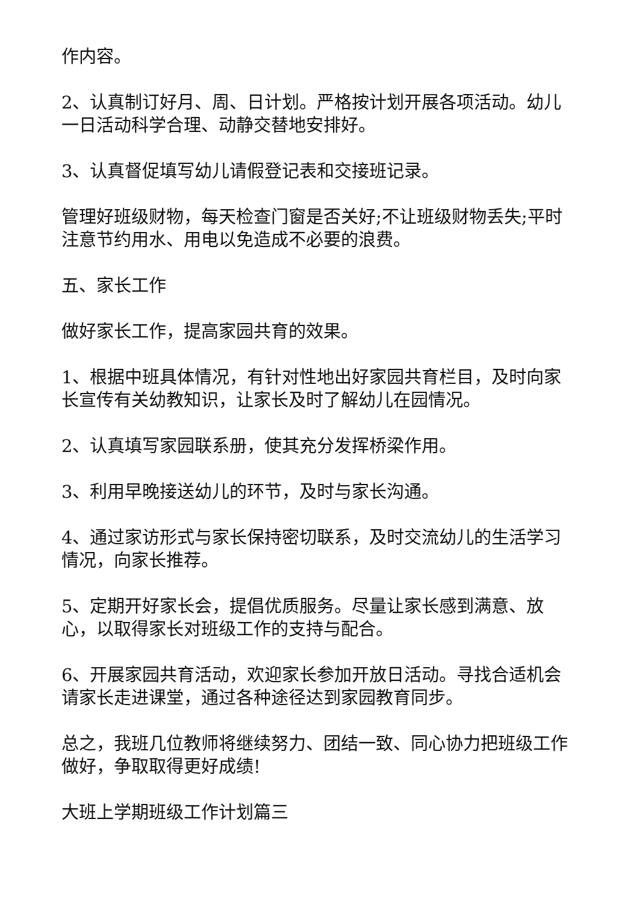作内容。
2、认真制订好月、周、日计划。严格按计划开展各项活动。幼儿一日活动科学合理、动静交替地安排好。
3、认真督促填写幼儿请假登记表和交接班记录。
管理好班级财物，每天检查门窗是否关好;不让班级财物丢失;平时注意节约用水、用电以免造成不必要的浪费。
五、家长工作
做好家长工作，提高家园共育的效果。
1、根据中班具体情况，有针对性地出好家园共育栏目，及时向家长宣传有关幼教知识，让家长及时了解幼儿在园情况。
2、认真填写家园联系册，使其充分发挥桥梁作用。
3、利用早晚接送幼儿的环节，及时与家长沟通。
4、通过家访形式与家长保持密切联系，及时交流幼儿的生活学习情况，向家长推荐。
5、定期开好家长会，提倡优质服务。尽量让家长感到满意、放心，以取得家长对班级工作的支持与配合。
6、开展家园共育活动，欢迎家长参加开放日活动。寻找合适机会请家长走进课堂，通过各种途径达到家园教育同步。
总之，我班几位教师将继续努力、团结一致、同心协力把班级工作做好，争取取得更好成绩!
大班上学期班级工作计划篇三